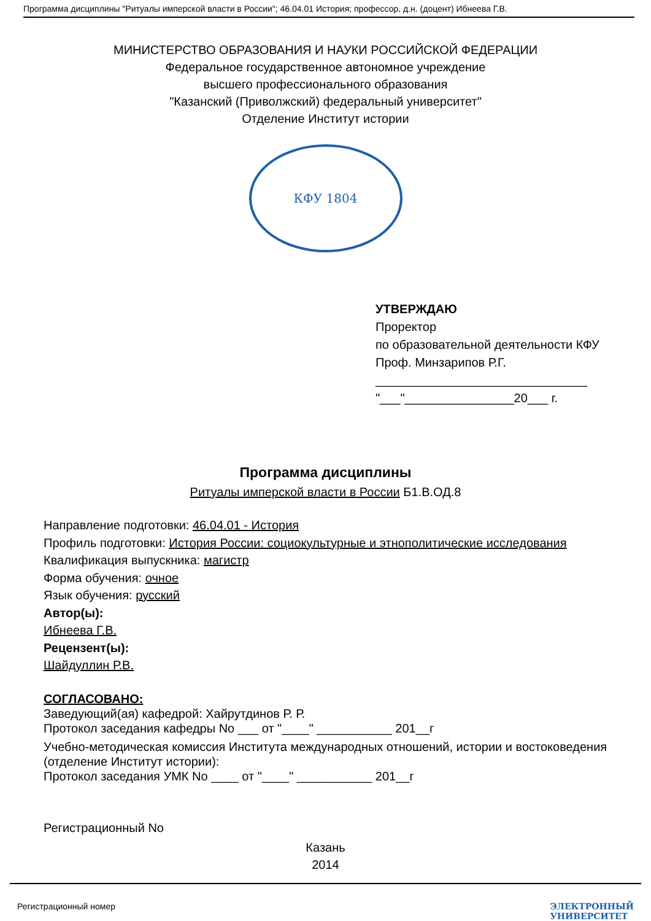Программа дисциплины "Ритуалы имперской власти в России"; 46.04.01 История; профессор, д.н. (доцент) Ибнеева Г.В.
МИНИСТЕРСТВО ОБРАЗОВАНИЯ И НАУКИ РОССИЙСКОЙ ФЕДЕРАЦИИ
Федеральное государственное автономное учреждение
высшего профессионального образования
"Казанский (Приволжский) федеральный университет"
Отделение Институт истории
КФУ 1804
УТВЕРЖДАЮ
Проректор
по образовательной деятельности КФУ
Проф. Минзарипов Р.Г.
_______________________________
"___"________________20___ г.
Программа дисциплины
Ритуалы имперской власти в России Б1.В.ОД.8
Направление подготовки: 46.04.01 - История
Профиль подготовки: История России: социокультурные и этнополитические исследования
Квалификация выпускника: магистр
Форма обучения: очное
Язык обучения: русский
Автор(ы):
Ибнеева Г.В.
Рецензент(ы):
Шайдуллин Р.В.
СОГЛАСОВАНО:
Заведующий(ая) кафедрой: Хайрутдинов Р. Р.
Протокол заседания кафедры No ___ от "____" ___________ 201__г
Учебно-методическая комиссия Института международных отношений, истории и востоковедения (отделение Институт истории):
Протокол заседания УМК No ____ от "____" ___________ 201__г
Регистрационный No
Казань
2014
Регистрационный номер ЭЛЕКТРОННЫЙ
УНИВЕРСИТЕТ